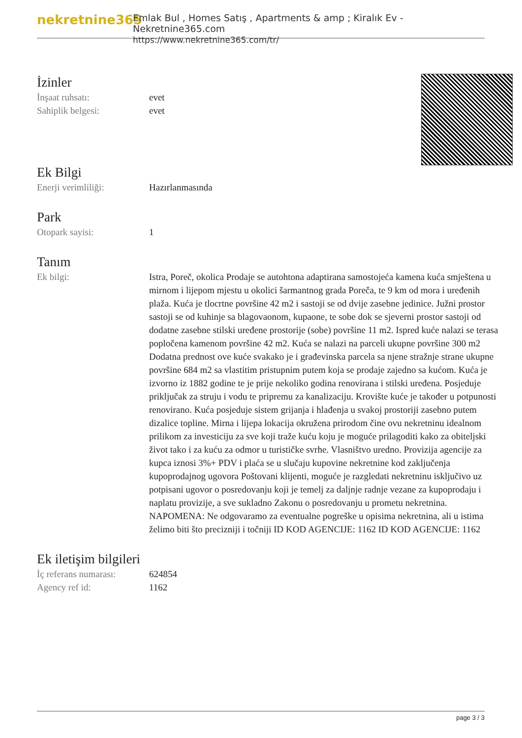nekretnine365
Emlak Bul , Homes Satış , Apartments & amp ; Kiralık Ev - Nekretnine365.com
https://www.nekretnine365.com/tr/
İzinler
İnşaat ruhsatı: evet
Sahiplik belgesi: evet
Ek Bilgi
Enerji verimliliği: Hazırlanmasında
Park
Otopark sayisi: 1
Tanım
Ek bilgi: Istra, Poreč, okolica Prodaje se autohtona adaptirana samostojeća kamena kuća smještena u mirnom i lijepom mjestu u okolici šarmantnog grada Poreča, te 9 km od mora i uređenih plaža. Kuća je tlocrtne površine 42 m2 i sastoji se od dvije zasebne jedinice. Južni prostor sastoji se od kuhinje sa blagovaonom, kupaone, te sobe dok se sjeverni prostor sastoji od dodatne zasebne stilski uređene prostorije (sobe) površine 11 m2. Ispred kuće nalazi se terasa popločena kamenom površine 42 m2. Kuća se nalazi na parceli ukupne površine 300 m2 Dodatna prednost ove kuće svakako je i građevinska parcela sa njene stražnje strane ukupne površine 684 m2 sa vlastitim pristupnim putem koja se prodaje zajedno sa kućom. Kuća je izvorno iz 1882 godine te je prije nekoliko godina renovirana i stilski uređena. Posjeduje priključak za struju i vodu te pripremu za kanalizaciju. Krovište kuće je također u potpunosti renovirano. Kuća posjeduje sistem grijanja i hlađenja u svakoj prostoriji zasebno putem dizalice topline. Mirna i lijepa lokacija okružena prirodom čine ovu nekretninu idealnom prilikom za investiciju za sve koji traže kuću koju je moguće prilagoditi kako za obiteljski život tako i za kuću za odmor u turističke svrhe. Vlasništvo uredno. Provizija agencije za kupca iznosi 3%+ PDV i plaća se u slučaju kupovine nekretnine kod zaključenja kupoprodajnog ugovora Poštovani klijenti, moguće je razgledati nekretninu isključivo uz potpisani ugovor o posredovanju koji je temelj za daljnje radnje vezane za kupoprodaju i naplatu provizije, a sve sukladno Zakonu o posredovanju u prometu nekretnina. NAPOMENA: Ne odgovaramo za eventualne pogreške u opisima nekretnina, ali u istima želimo biti što precizniji i točniji ID KOD AGENCIJE: 1162 ID KOD AGENCIJE: 1162
Ek iletişim bilgileri
İç referans numarası:
624854
Agency ref id: 1162
page 3 / 3